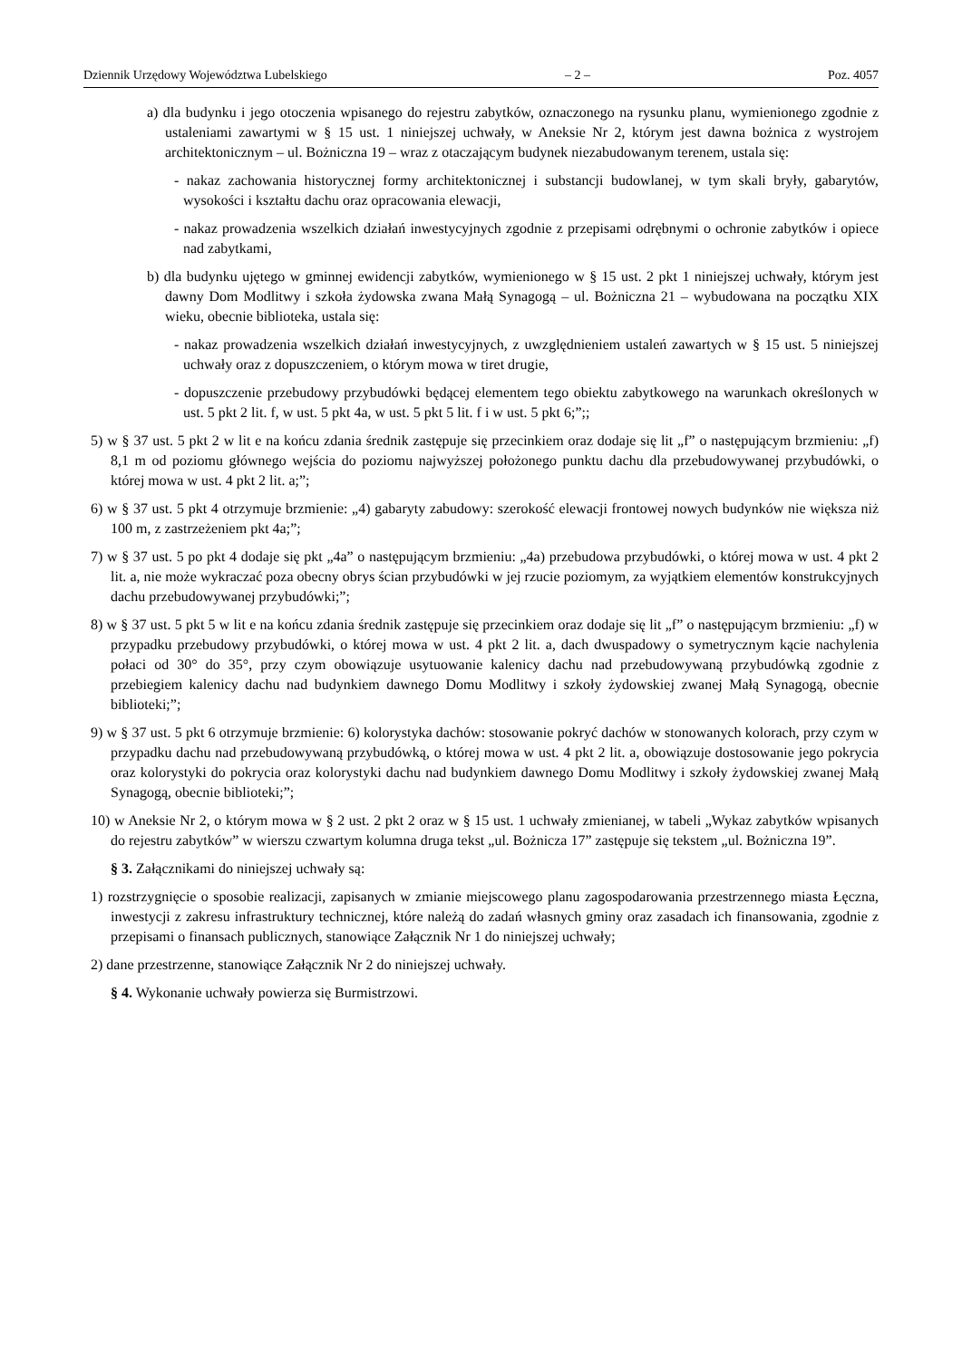Dziennik Urzędowy Województwa Lubelskiego – 2 – Poz. 4057
a) dla budynku i jego otoczenia wpisanego do rejestru zabytków, oznaczonego na rysunku planu, wymienionego zgodnie z ustaleniami zawartymi w § 15 ust. 1 niniejszej uchwały, w Aneksie Nr 2, którym jest dawna bożnica z wystrojem architektonicznym – ul. Bożniczna 19 – wraz z otaczającym budynek niezabudowanym terenem, ustala się:
- nakaz zachowania historycznej formy architektonicznej i substancji budowlanej, w tym skali bryły, gabarytów, wysokości i kształtu dachu oraz opracowania elewacji,
- nakaz prowadzenia wszelkich działań inwestycyjnych zgodnie z przepisami odrębnymi o ochronie zabytków i opiece nad zabytkami,
b) dla budynku ujętego w gminnej ewidencji zabytków, wymienionego w § 15 ust. 2 pkt 1 niniejszej uchwały, którym jest dawny Dom Modlitwy i szkoła żydowska zwana Małą Synagogą – ul. Bożniczna 21 – wybudowana na początku XIX wieku, obecnie biblioteka, ustala się:
- nakaz prowadzenia wszelkich działań inwestycyjnych, z uwzględnieniem ustaleń zawartych w § 15 ust. 5 niniejszej uchwały oraz z dopuszczeniem, o którym mowa w tiret drugie,
- dopuszczenie przebudowy przybudówki będącej elementem tego obiektu zabytkowego na warunkach określonych w ust. 5 pkt 2 lit. f, w ust. 5 pkt 4a, w ust. 5 pkt 5 lit. f i w ust. 5 pkt 6;”;;
5) w § 37 ust. 5 pkt 2 w lit e na końcu zdania średnik zastępuje się przecinkiem oraz dodaje się lit „f” o następującym brzmieniu: „f) 8,1 m od poziomu głównego wejścia do poziomu najwyższej położonego punktu dachu dla przebudowywanej przybudówki, o której mowa w ust. 4 pkt 2 lit. a;”;
6) w § 37 ust. 5 pkt 4 otrzymuje brzmienie: „4) gabaryty zabudowy: szerokość elewacji frontowej nowych budynków nie większa niż 100 m, z zastrzeżeniem pkt 4a;”;
7) w § 37 ust. 5 po pkt 4 dodaje się pkt „4a” o następującym brzmieniu: „4a) przebudowa przybudówki, o której mowa w ust. 4 pkt 2 lit. a, nie może wykraczać poza obecny obrys ścian przybudówki w jej rzucie poziomym, za wyjątkiem elementów konstrukcyjnych dachu przebudowywanej przybudówki;”;
8) w § 37 ust. 5 pkt 5 w lit e na końcu zdania średnik zastępuje się przecinkiem oraz dodaje się lit „f” o następującym brzmieniu: „f) w przypadku przebudowy przybudówki, o której mowa w ust. 4 pkt 2 lit. a, dach dwuspadowy o symetrycznym kącie nachylenia połaci od 30° do 35°, przy czym obowiązuje usytuowanie kalenicy dachu nad przebudowywaną przybudówką zgodnie z przebiegiem kalenicy dachu nad budynkiem dawnego Domu Modlitwy i szkoły żydowskiej zwanej Małą Synagogą, obecnie biblioteki;”;
9) w § 37 ust. 5 pkt 6 otrzymuje brzmienie: 6) kolorystyka dachów: stosowanie pokryć dachów w stonowanych kolorach, przy czym w przypadku dachu nad przebudowywaną przybudówką, o której mowa w ust. 4 pkt 2 lit. a, obowiązuje dostosowanie jego pokrycia oraz kolorystyki do pokrycia oraz kolorystyki dachu nad budynkiem dawnego Domu Modlitwy i szkoły żydowskiej zwanej Małą Synagogą, obecnie biblioteki;”;
10) w Aneksie Nr 2, o którym mowa w § 2 ust. 2 pkt 2 oraz w § 15 ust. 1 uchwały zmienianej, w tabeli „Wykaz zabytków wpisanych do rejestru zabytków” w wierszu czwartym kolumna druga tekst „ul. Bożnicza 17” zastępuje się tekstem „ul. Bożniczna 19”.
§ 3. Załącznikami do niniejszej uchwały są:
1) rozstrzygnięcie o sposobie realizacji, zapisanych w zmianie miejscowego planu zagospodarowania przestrzennego miasta Łęczna, inwestycji z zakresu infrastruktury technicznej, które należą do zadań własnych gminy oraz zasadach ich finansowania, zgodnie z przepisami o finansach publicznych, stanowiące Załącznik Nr 1 do niniejszej uchwały;
2) dane przestrzenne, stanowiące Załącznik Nr 2 do niniejszej uchwały.
§ 4. Wykonanie uchwały powierza się Burmistrzowi.